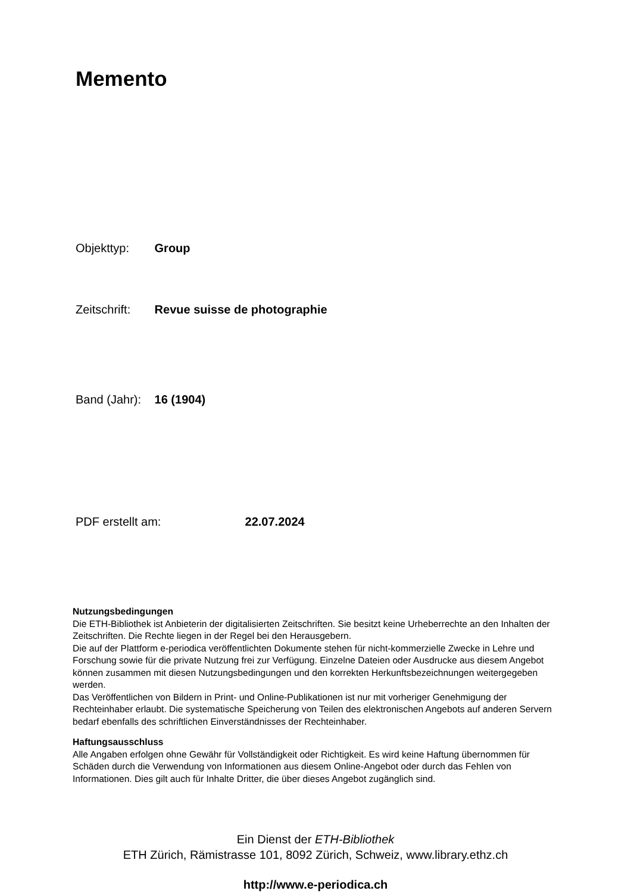Memento
Objekttyp: Group
Zeitschrift: Revue suisse de photographie
Band (Jahr): 16 (1904)
PDF erstellt am: 22.07.2024
Nutzungsbedingungen
Die ETH-Bibliothek ist Anbieterin der digitalisierten Zeitschriften. Sie besitzt keine Urheberrechte an den Inhalten der Zeitschriften. Die Rechte liegen in der Regel bei den Herausgebern.
Die auf der Plattform e-periodica veröffentlichten Dokumente stehen für nicht-kommerzielle Zwecke in Lehre und Forschung sowie für die private Nutzung frei zur Verfügung. Einzelne Dateien oder Ausdrucke aus diesem Angebot können zusammen mit diesen Nutzungsbedingungen und den korrekten Herkunftsbezeichnungen weitergegeben werden.
Das Veröffentlichen von Bildern in Print- und Online-Publikationen ist nur mit vorheriger Genehmigung der Rechteinhaber erlaubt. Die systematische Speicherung von Teilen des elektronischen Angebots auf anderen Servern bedarf ebenfalls des schriftlichen Einverständnisses der Rechteinhaber.
Haftungsausschluss
Alle Angaben erfolgen ohne Gewähr für Vollständigkeit oder Richtigkeit. Es wird keine Haftung übernommen für Schäden durch die Verwendung von Informationen aus diesem Online-Angebot oder durch das Fehlen von Informationen. Dies gilt auch für Inhalte Dritter, die über dieses Angebot zugänglich sind.
Ein Dienst der ETH-Bibliothek
ETH Zürich, Rämistrasse 101, 8092 Zürich, Schweiz, www.library.ethz.ch
http://www.e-periodica.ch